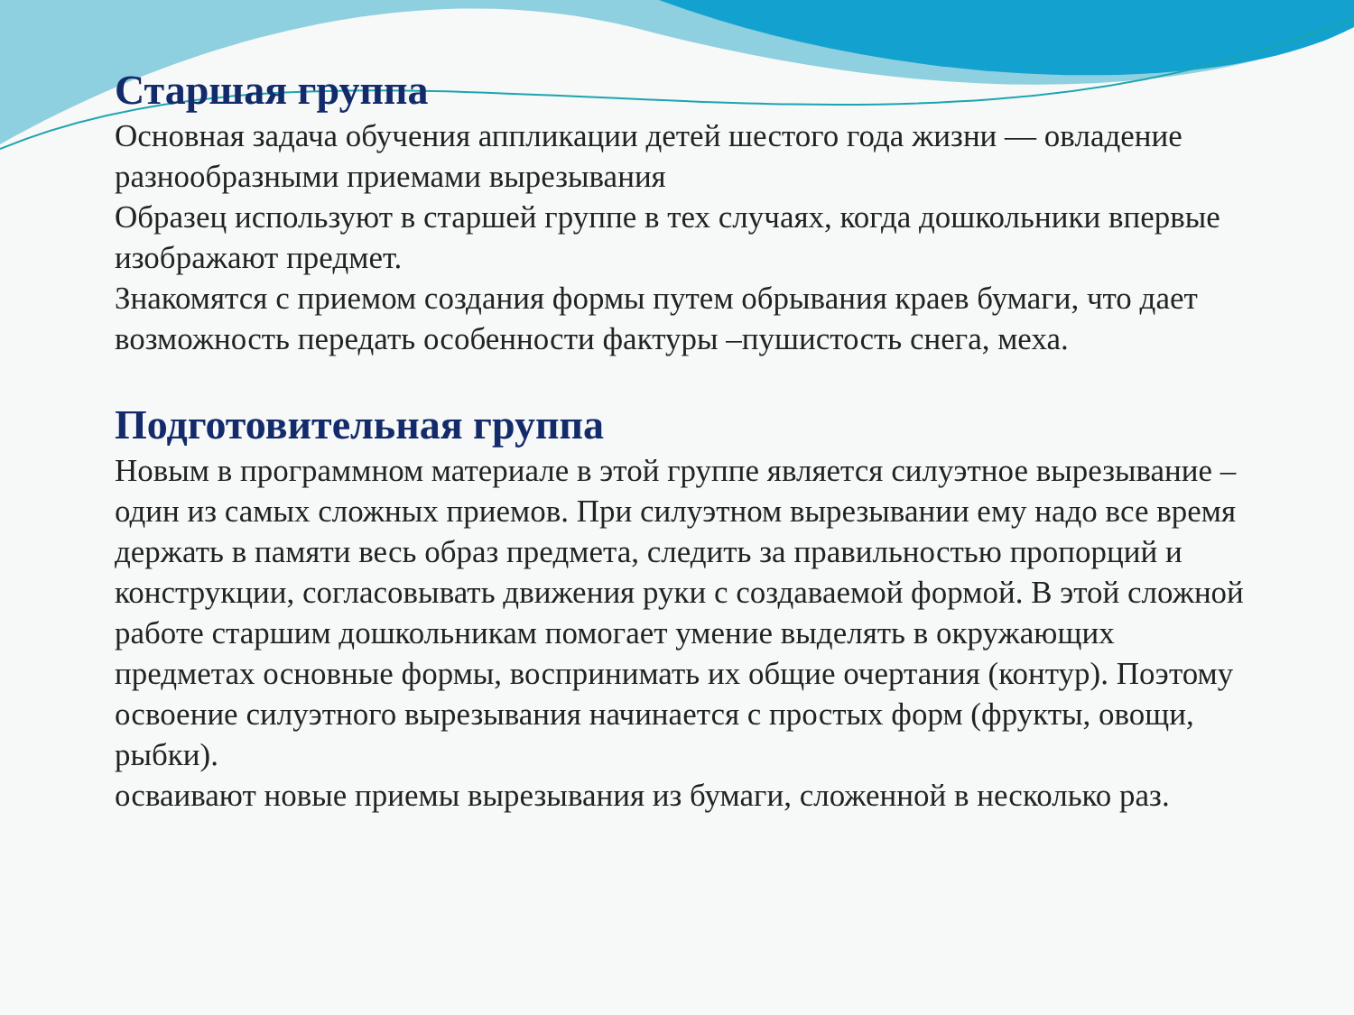Старшая группа
Основная задача обучения аппликации детей шестого года жизни — овладение разнообразными приемами вырезывания
Образец используют в старшей группе в тех случаях, когда дошкольники впервые изображают предмет.
Знакомятся с приемом создания формы путем обрывания краев бумаги, что дает возможность передать особенности фактуры –пушистость снега, меха.
Подготовительная группа
Новым в программном материале в этой группе является силуэтное вырезывание –один из самых сложных приемов. При силуэтном вырезывании ему надо все время держать в памяти весь образ предмета, следить за правильностью пропорций и конструкции, согласовывать движения руки с создаваемой формой. В этой сложной работе старшим дошкольникам помогает умение выделять в окружающих предметах основные формы, воспринимать их общие очертания (контур). Поэтому освоение силуэтного вырезывания начинается с простых форм (фрукты, овощи, рыбки).
осваивают новые приемы вырезывания из бумаги, сложенной в несколько раз.